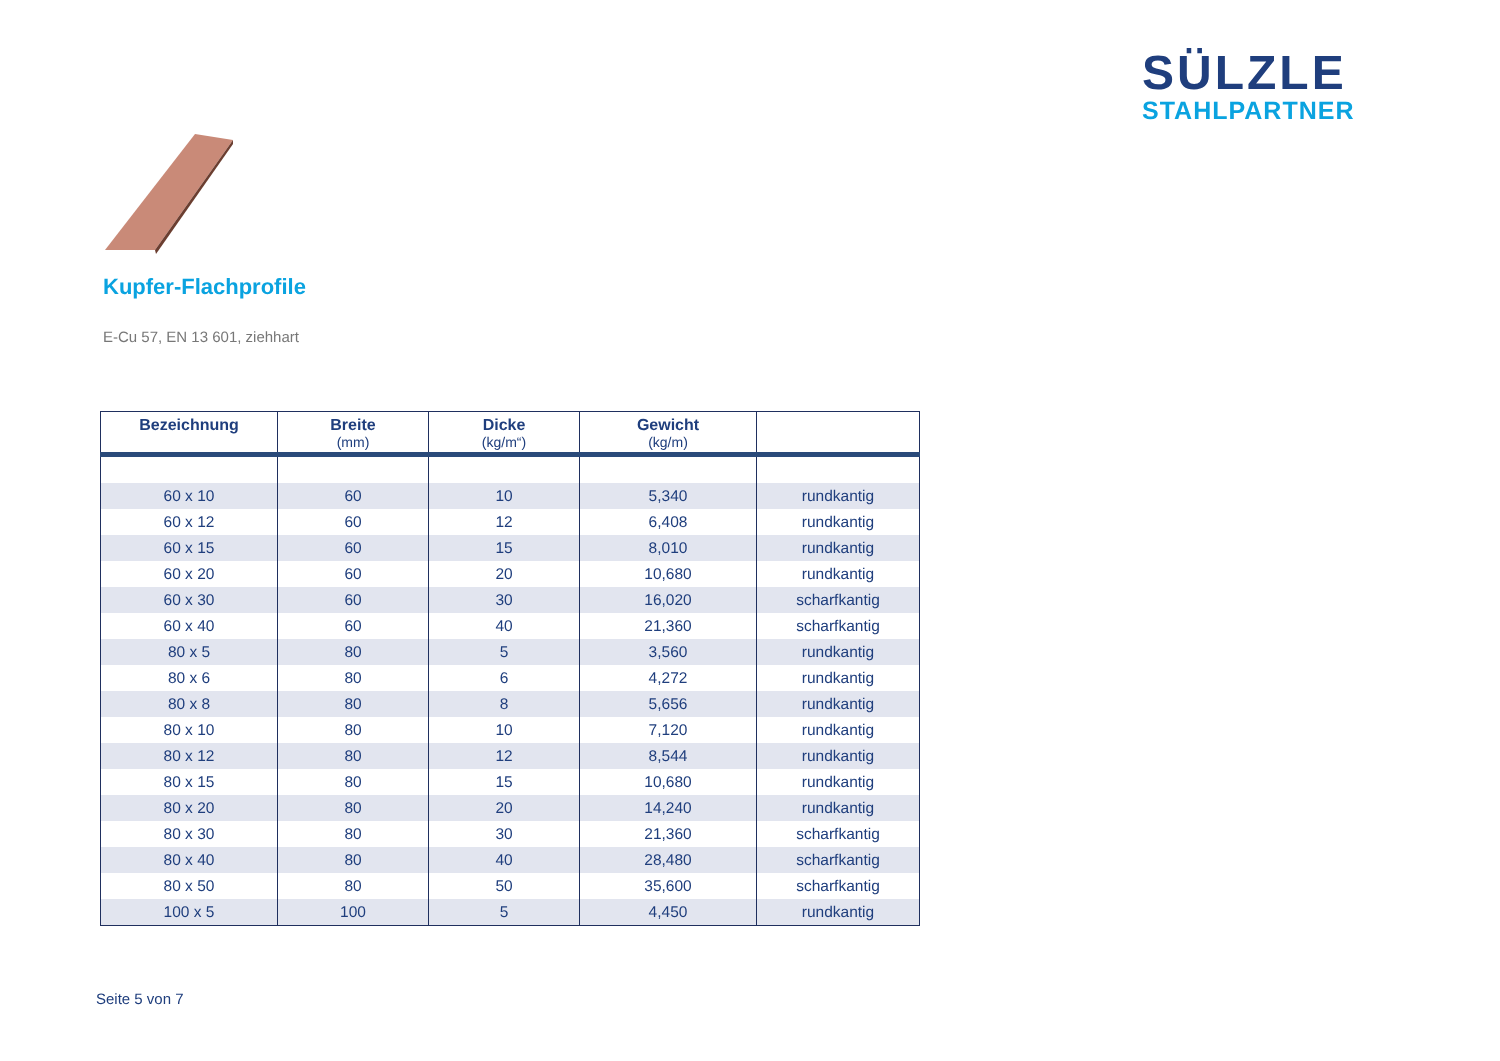SÜLZLE
STAHLPARTNER
Kupfer-Flachprofile
E-Cu 57, EN 13 601, ziehhart
| Bezeichnung | Breite (mm) | Dicke (kg/m“) | Gewicht (kg/m) | |
| --- | --- | --- | --- | --- |
| 60 x 10 | 60 | 10 | 5,340 | rundkantig |
| 60 x 12 | 60 | 12 | 6,408 | rundkantig |
| 60 x 15 | 60 | 15 | 8,010 | rundkantig |
| 60 x 20 | 60 | 20 | 10,680 | rundkantig |
| 60 x 30 | 60 | 30 | 16,020 | scharfkantig |
| 60 x 40 | 60 | 40 | 21,360 | scharfkantig |
| 80 x 5 | 80 | 5 | 3,560 | rundkantig |
| 80 x 6 | 80 | 6 | 4,272 | rundkantig |
| 80 x 8 | 80 | 8 | 5,656 | rundkantig |
| 80 x 10 | 80 | 10 | 7,120 | rundkantig |
| 80 x 12 | 80 | 12 | 8,544 | rundkantig |
| 80 x 15 | 80 | 15 | 10,680 | rundkantig |
| 80 x 20 | 80 | 20 | 14,240 | rundkantig |
| 80 x 30 | 80 | 30 | 21,360 | scharfkantig |
| 80 x 40 | 80 | 40 | 28,480 | scharfkantig |
| 80 x 50 | 80 | 50 | 35,600 | scharfkantig |
| 100 x 5 | 100 | 5 | 4,450 | rundkantig |
Seite 5 von 7